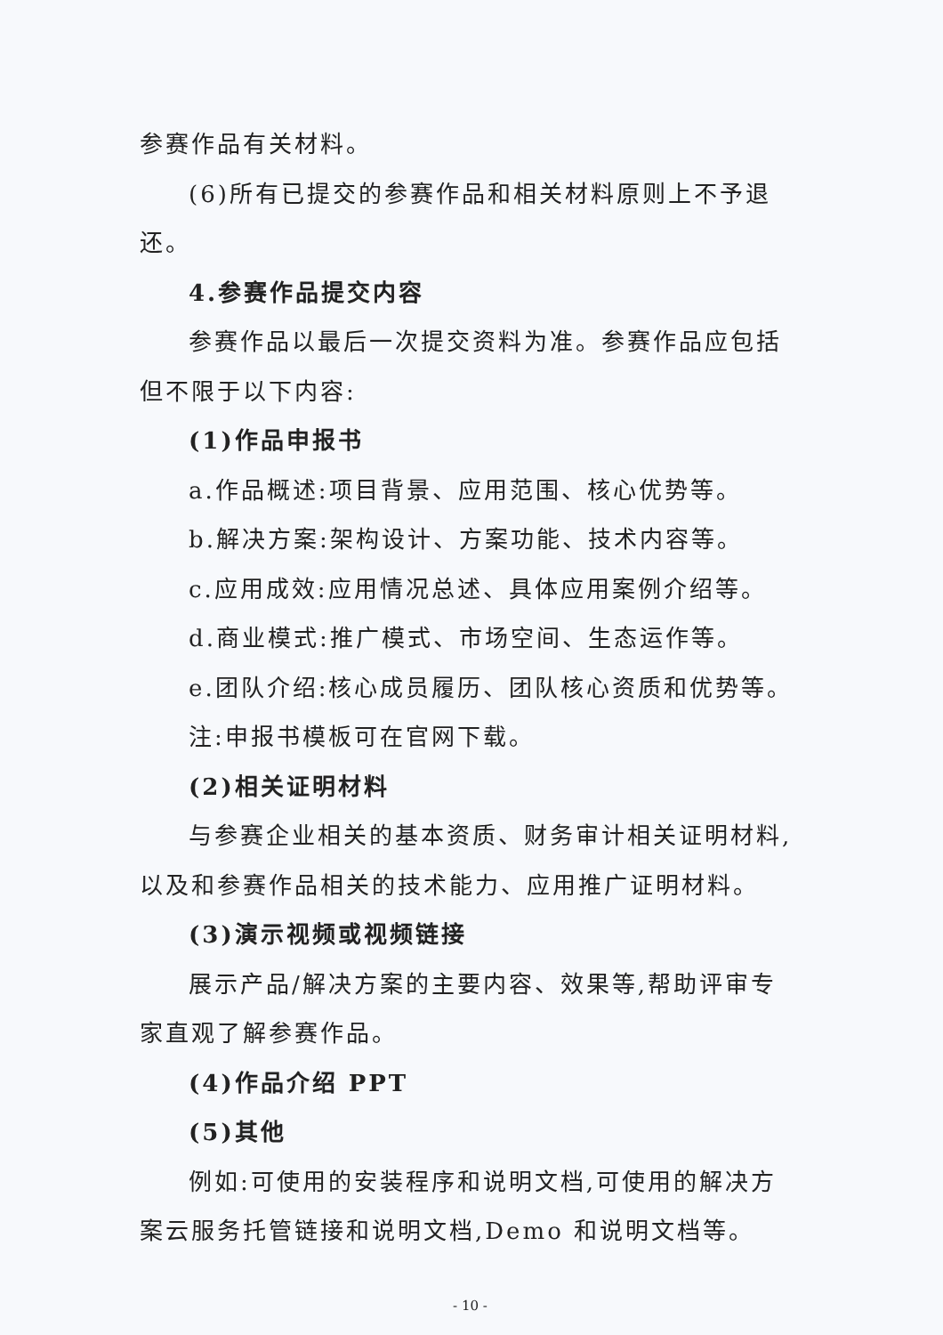参赛作品有关材料。
(6)所有已提交的参赛作品和相关材料原则上不予退还。
4.参赛作品提交内容
参赛作品以最后一次提交资料为准。参赛作品应包括但不限于以下内容:
(1)作品申报书
a.作品概述:项目背景、应用范围、核心优势等。
b.解决方案:架构设计、方案功能、技术内容等。
c.应用成效:应用情况总述、具体应用案例介绍等。
d.商业模式:推广模式、市场空间、生态运作等。
e.团队介绍:核心成员履历、团队核心资质和优势等。
注:申报书模板可在官网下载。
(2)相关证明材料
与参赛企业相关的基本资质、财务审计相关证明材料,以及和参赛作品相关的技术能力、应用推广证明材料。
(3)演示视频或视频链接
展示产品/解决方案的主要内容、效果等,帮助评审专家直观了解参赛作品。
(4)作品介绍 PPT
(5)其他
例如:可使用的安装程序和说明文档,可使用的解决方案云服务托管链接和说明文档,Demo 和说明文档等。
- 10 -